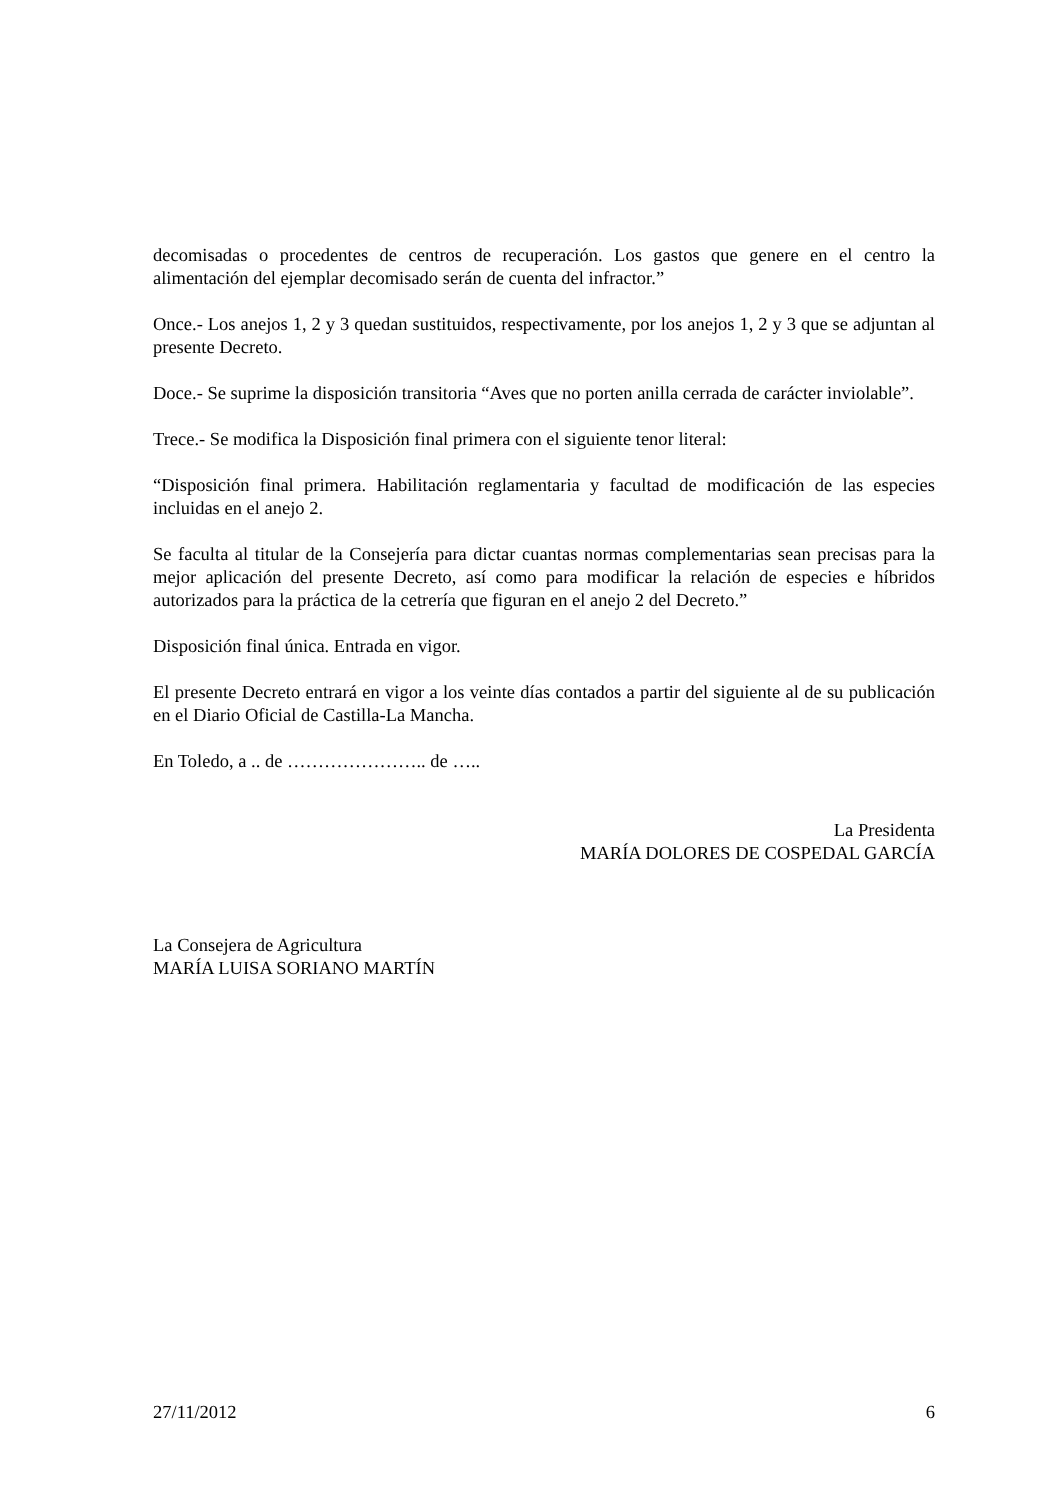decomisadas o procedentes de centros de recuperación. Los gastos que genere en el centro la alimentación del ejemplar decomisado serán de cuenta del infractor.”
Once.- Los anejos 1, 2 y 3 quedan sustituidos, respectivamente, por los anejos 1, 2 y 3 que se adjuntan al presente Decreto.
Doce.- Se suprime la disposición transitoria “Aves que no porten anilla cerrada de carácter inviolable”.
Trece.- Se modifica la Disposición final primera con el siguiente tenor literal:
“Disposición final primera. Habilitación reglamentaria y facultad de modificación de las especies incluidas en el anejo 2.
Se faculta al titular de la Consejería para dictar cuantas normas complementarias sean precisas para la mejor aplicación del presente Decreto, así como para modificar la relación de especies e híbridos autorizados para la práctica de la cetrería que figuran en el anejo 2 del Decreto.”
Disposición final única. Entrada en vigor.
El presente Decreto entrará en vigor a los veinte días contados a partir del siguiente al de su publicación en el Diario Oficial de Castilla-La Mancha.
En Toledo, a .. de ………………….. de …..
La Presidenta
MARÍA DOLORES DE COSPEDAL GARCÍA
La Consejera de Agricultura
MARÍA LUISA SORIANO MARTÍN
27/11/2012 6